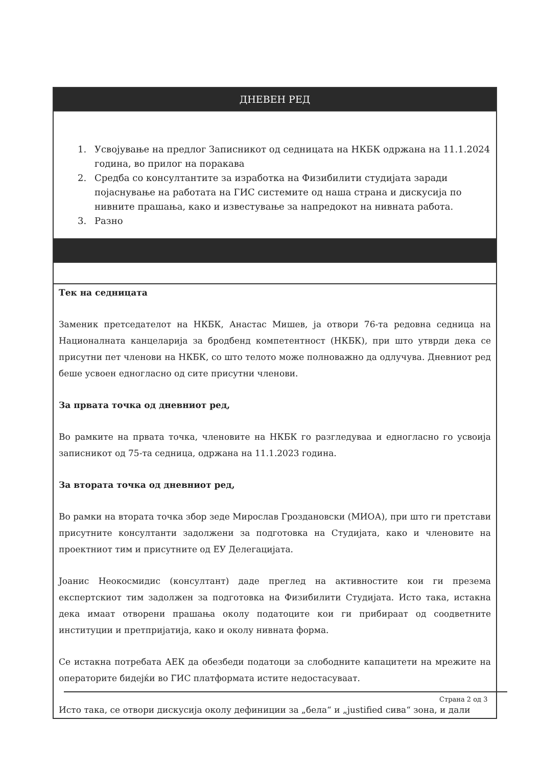| ДНЕВЕН РЕД |
| --- |
| 1. Усвојување на предлог Записникот од седницата на НКБК одржана на 11.1.2024 година, во прилог на поракава 2. Средба со консултантите за изработка на Физибилити студијата заради појаснување на работата на ГИС системите од наша страна и дискусија по нивните прашања, како и известување за напредокот на нивната работа. 3. Разно |
| Тек на седницата Заменик претседателот на НКБК, Анастас Мишев, ја отвори 76-та редовна седница на Националната канцеларија за бродбенд компетентност (НКБК), при што утврди дека се присутни пет членови на НКБК, со што телото може полноважно да одлучува. Дневниот ред беше усвоен едногласно од сите присутни членови. За првата точка од дневниот ред, Во рамките на првата точка, членовите на НКБК го разгледуваа и едногласно го усвоија записникот од 75-та седница, одржана на 11.1.2023 година. За втората точка од дневниот ред, Во рамки на втората точка збор зеде Мирослав Гроздановски (МИОА), при што ги претстави присутните консултанти задолжени за подготовка на Студијата, како и членовите на проектниот тим и присутните од ЕУ Делегацијата. Јоанис Неокосмидис (консултант) даде преглед на активностите кои ги презема експертскиот тим задолжен за подготовка на Физибилити Студијата. Исто така, истакна дека имаат отворени прашања околу податоците кои ги прибираат од соодветните институции и претпријатија, како и околу нивната форма. Се истакна потребата АЕК да обезбеди податоци за слободните капацитети на мрежите на операторите бидејќи во ГИС платформата истите недостасуваат. Исто така, се отвори дискусија околу дефиниции за „бела“ и „justified сива“ зона, и дали |
Страна 2 од 3